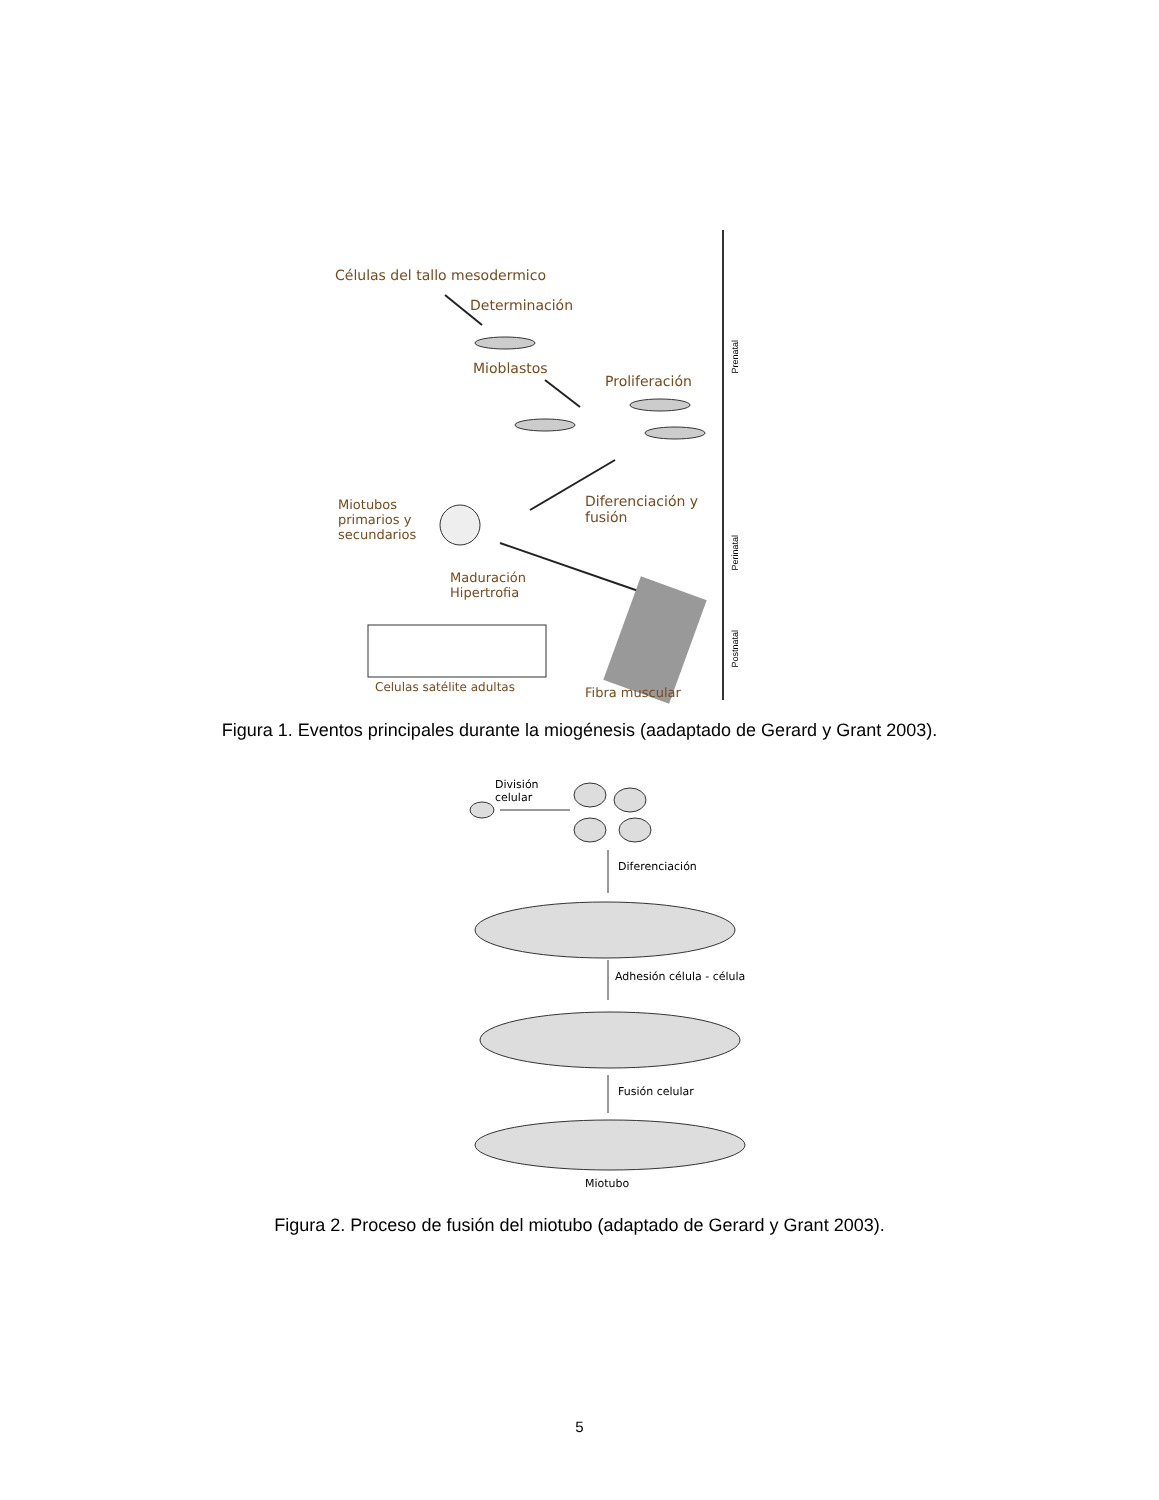Prenatal
Perinatal
Postnatal
Células del tallo mesodermico
Determinación
Mioblastos
Proliferación
Miotubos
primarios y
secundarios
Diferenciación y
fusión
Maduración
Hipertrofia
Celulas satélite adultas Fibra muscular
Figura 1. Eventos principales durante la miogénesis (aadaptado de Gerard y Grant 2003).
División
celular
Diferenciación
Adhesión célula - célula
Fusión celular
Miotubo
Figura 2. Proceso de fusión del miotubo (adaptado de Gerard y Grant 2003).
5